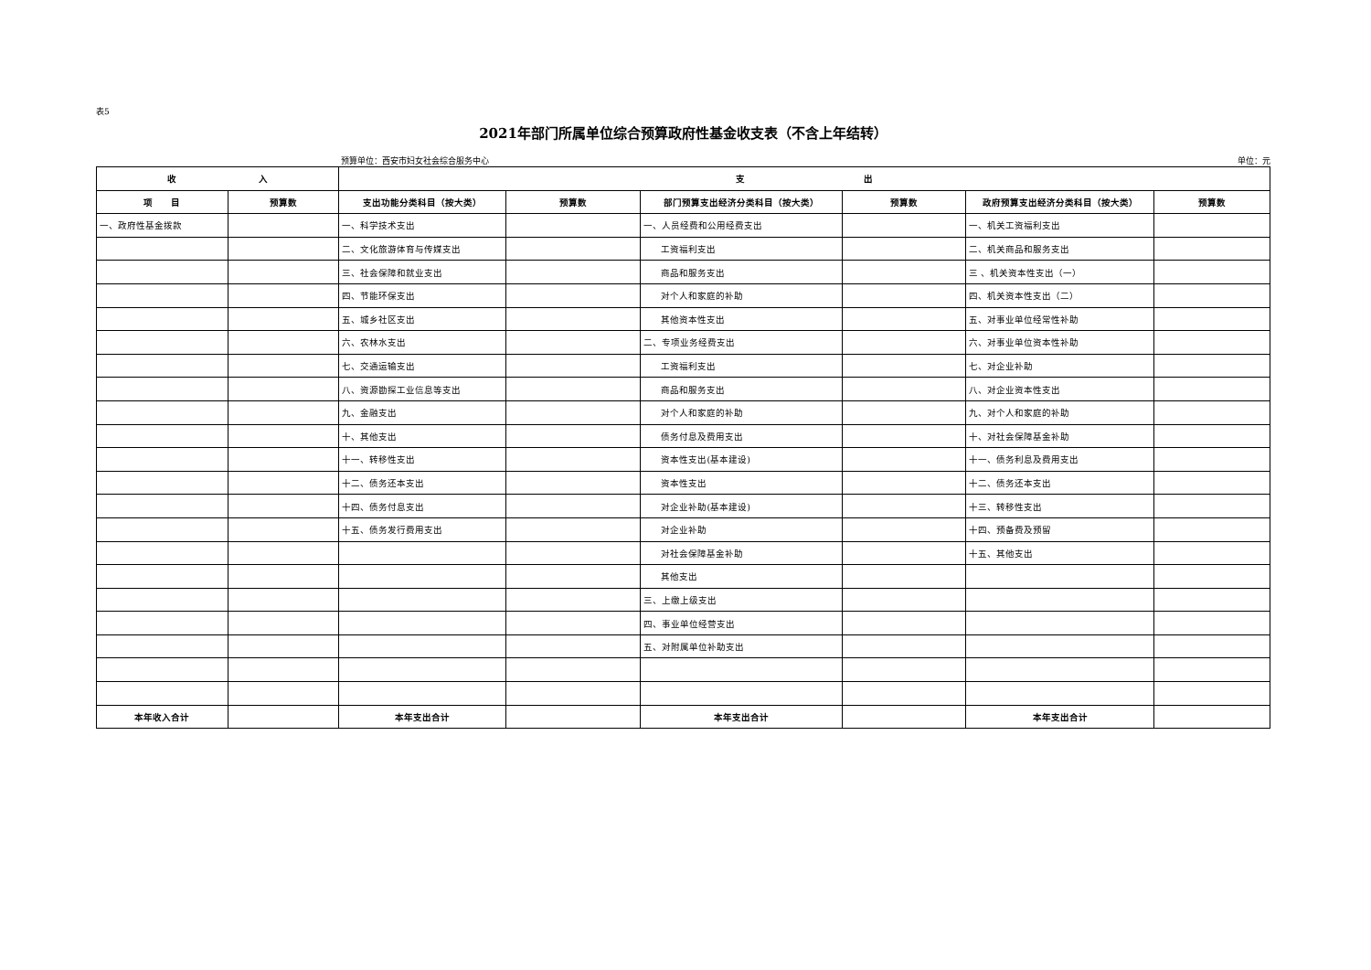表5
2021年部门所属单位综合预算政府性基金收支表（不含上年结转）
预算单位：西安市妇女社会综合服务中心 单位：元
| 收 入 | | 支 出 | | | | | |
| --- | --- | --- | --- | --- | --- | --- | --- |
| 项 目 | 预算数 | 支出功能分类科目（按大类） | 预算数 | 部门预算支出经济分类科目（按大类） | 预算数 | 政府预算支出经济分类科目（按大类） | 预算数 |
| 一、政府性基金拨款 | | 一、科学技术支出 | | 一、人员经费和公用经费支出 | | 一、机关工资福利支出 | |
| | | 二、文化旅游体育与传媒支出 | | 工资福利支出 | | 二、机关商品和服务支出 | |
| | | 三、社会保障和就业支出 | | 商品和服务支出 | | 三 、机关资本性支出（一） | |
| | | 四、节能环保支出 | | 对个人和家庭的补助 | | 四、机关资本性支出（二） | |
| | | 五、城乡社区支出 | | 其他资本性支出 | | 五、对事业单位经常性补助 | |
| | | 六、农林水支出 | | 二、专项业务经费支出 | | 六、对事业单位资本性补助 | |
| | | 七、交通运输支出 | | 工资福利支出 | | 七、对企业补助 | |
| | | 八、资源勘探工业信息等支出 | | 商品和服务支出 | | 八、对企业资本性支出 | |
| | | 九、金融支出 | | 对个人和家庭的补助 | | 九、对个人和家庭的补助 | |
| | | 十、其他支出 | | 债务付息及费用支出 | | 十、对社会保障基金补助 | |
| | | 十一、转移性支出 | | 资本性支出(基本建设) | | 十一、债务利息及费用支出 | |
| | | 十二、债务还本支出 | | 资本性支出 | | 十二、债务还本支出 | |
| | | 十四、债务付息支出 | | 对企业补助(基本建设) | | 十三、转移性支出 | |
| | | 十五、债务发行费用支出 | | 对企业补助 | | 十四、预备费及预留 | |
| | | | | 对社会保障基金补助 | | 十五、其他支出 | |
| | | | | 其他支出 | | | |
| | | | | 三、上缴上级支出 | | | |
| | | | | 四、事业单位经营支出 | | | |
| | | | | 五、对附属单位补助支出 | | | |
| 本年收入合计 | | 本年支出合计 | | 本年支出合计 | | 本年支出合计 | |